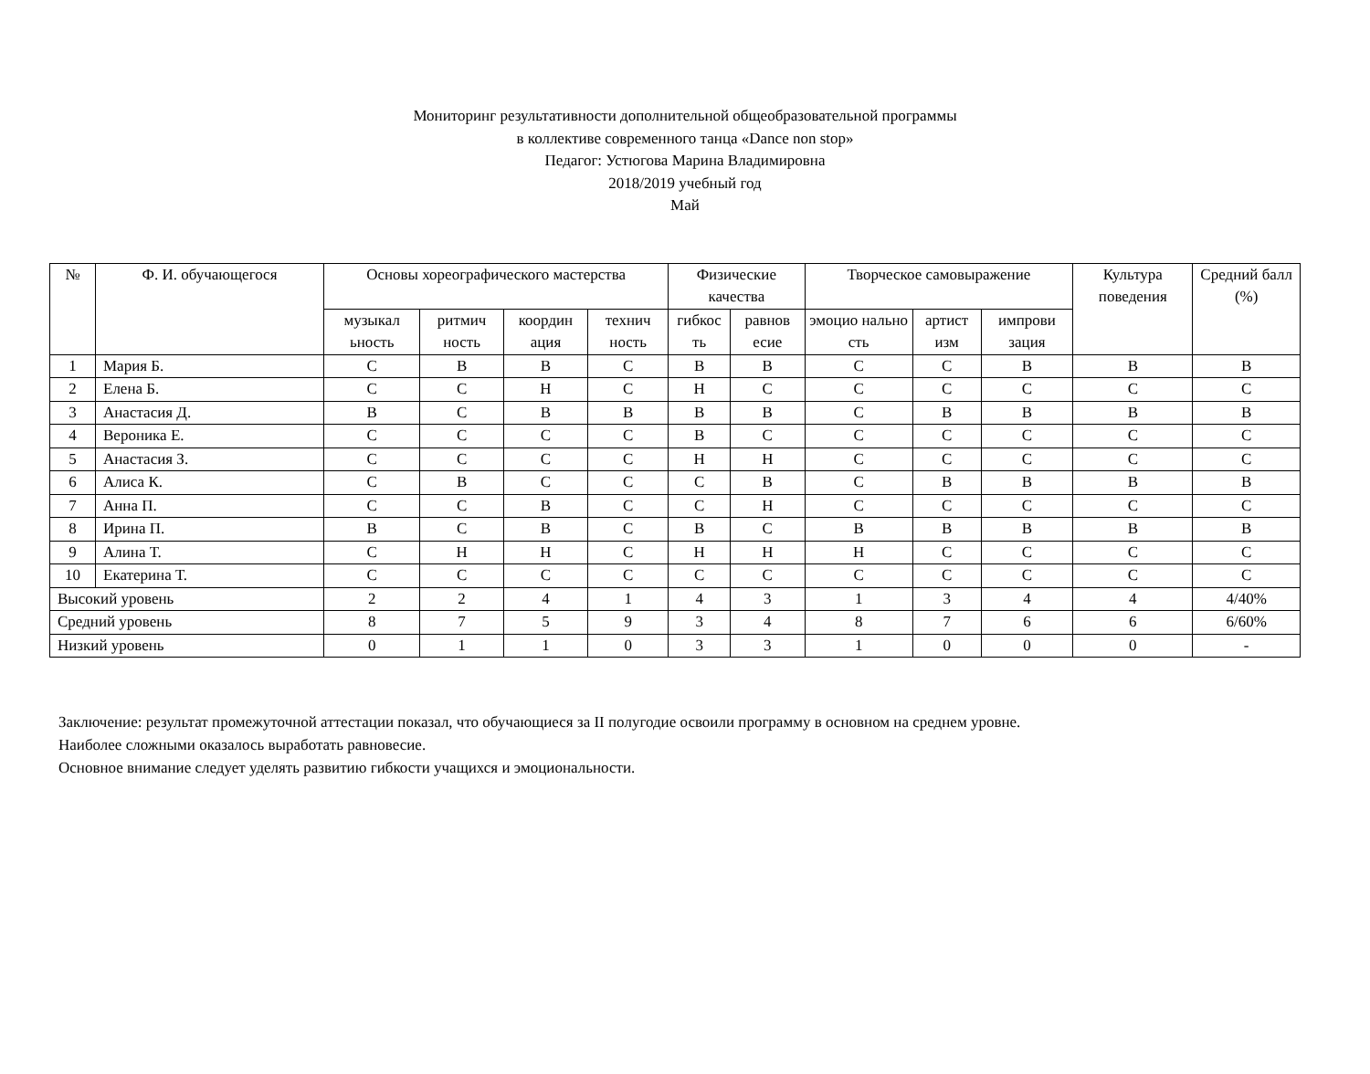Мониторинг результативности дополнительной общеобразовательной программы
в коллективе современного танца «Dance non stop»
Педагог: Устюгова Марина Владимировна
2018/2019 учебный год
Май
| № | Ф. И. обучающегося | Основы хореографического мастерства | | | | Физические качества | | Творческое самовыражение | | | Культура поведения | Средний балл (%) |
| --- | --- | --- | --- | --- | --- | --- | --- | --- | --- | --- | --- | --- |
| | | музыкал ьность | ритмич ность | координ ация | технич ность | гибкос ть | равнов есие | эмоцио нально сть | артист изм | импрови зация | | |
| 1 | Мария Б. | С | В | В | С | В | В | С | С | В | В | В |
| 2 | Елена Б. | С | С | Н | С | Н | С | С | С | С | С | С |
| 3 | Анастасия Д. | В | С | В | В | В | В | С | В | В | В | В |
| 4 | Вероника Е. | С | С | С | С | В | С | С | С | С | С | С |
| 5 | Анастасия З. | С | С | С | С | Н | Н | С | С | С | С | С |
| 6 | Алиса К. | С | В | С | С | С | В | С | В | В | В | В |
| 7 | Анна П. | С | С | В | С | С | Н | С | С | С | С | С |
| 8 | Ирина П. | В | С | В | С | В | С | В | В | В | В | В |
| 9 | Алина Т. | С | Н | Н | С | Н | Н | Н | С | С | С | С |
| 10 | Екатерина Т. | С | С | С | С | С | С | С | С | С | С | С |
| Высокий уровень | | 2 | 2 | 4 | 1 | 4 | 3 | 1 | 3 | 4 | 4 | 4/40% |
| Средний уровень | | 8 | 7 | 5 | 9 | 3 | 4 | 8 | 7 | 6 | 6 | 6/60% |
| Низкий уровень | | 0 | 1 | 1 | 0 | 3 | 3 | 1 | 0 | 0 | 0 | - |
Заключение: результат промежуточной аттестации показал, что обучающиеся за II полугодие освоили программу в основном на среднем уровне.
Наиболее сложными оказалось выработать равновесие.
Основное внимание следует уделять развитию гибкости учащихся и эмоциональности.